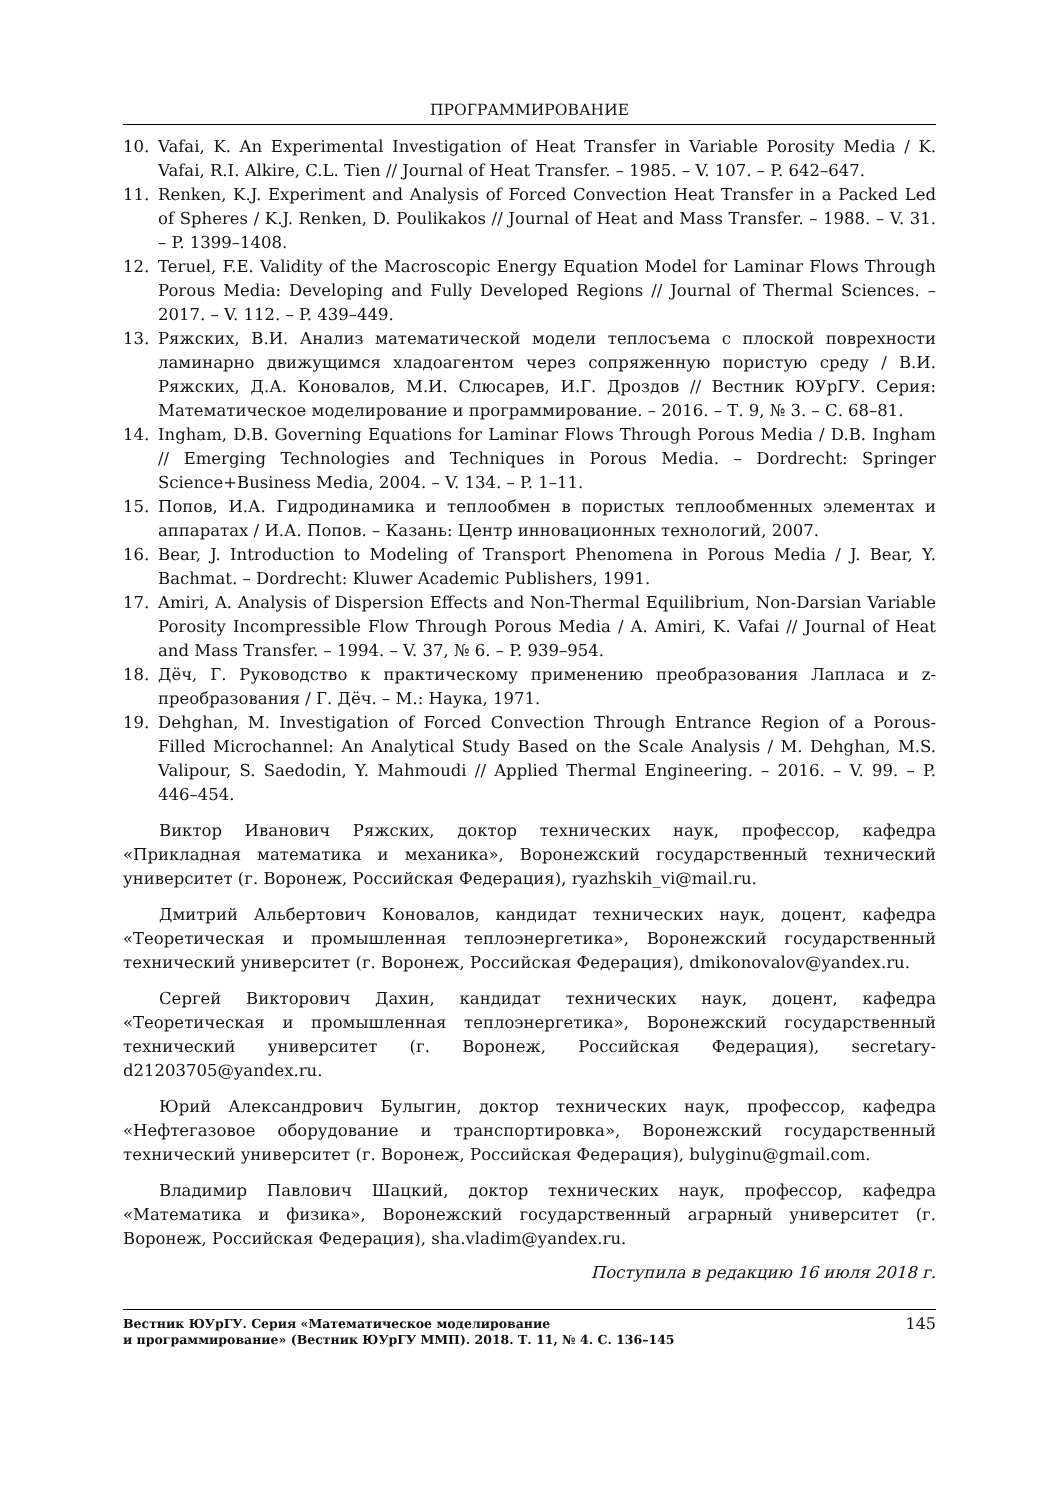ПРОГРАММИРОВАНИЕ
10. Vafai, K. An Experimental Investigation of Heat Transfer in Variable Porosity Media / K. Vafai, R.I. Alkire, C.L. Tien // Journal of Heat Transfer. – 1985. – V. 107. – P. 642–647.
11. Renken, K.J. Experiment and Analysis of Forced Convection Heat Transfer in a Packed Led of Spheres / K.J. Renken, D. Poulikakos // Journal of Heat and Mass Transfer. – 1988. – V. 31. – P. 1399–1408.
12. Teruel, F.E. Validity of the Macroscopic Energy Equation Model for Laminar Flows Through Porous Media: Developing and Fully Developed Regions // Journal of Thermal Sciences. – 2017. – V. 112. – P. 439–449.
13. Ряжских, В.И. Анализ математической модели теплосъема с плоской поврехности ламинарно движущимся хладоагентом через сопряженную пористую среду / В.И. Ряжских, Д.А. Коновалов, М.И. Слюсарев, И.Г. Дроздов // Вестник ЮУрГУ. Серия: Математическое моделирование и программирование. – 2016. – Т. 9, № 3. – С. 68–81.
14. Ingham, D.B. Governing Equations for Laminar Flows Through Porous Media / D.B. Ingham // Emerging Technologies and Techniques in Porous Media. – Dordrecht: Springer Science+Business Media, 2004. – V. 134. – P. 1–11.
15. Попов, И.А. Гидродинамика и теплообмен в пористых теплообменных элементах и аппаратах / И.А. Попов. – Казань: Центр инновационных технологий, 2007.
16. Bear, J. Introduction to Modeling of Transport Phenomena in Porous Media / J. Bear, Y. Bachmat. – Dordrecht: Kluwer Academic Publishers, 1991.
17. Amiri, A. Analysis of Dispersion Effects and Non-Thermal Equilibrium, Non-Darsian Variable Porosity Incompressible Flow Through Porous Media / A. Amiri, K. Vafai // Journal of Heat and Mass Transfer. – 1994. – V. 37, № 6. – P. 939–954.
18. Дёч, Г. Руководство к практическому применению преобразования Лапласа и z-преобразования / Г. Дёч. – М.: Наука, 1971.
19. Dehghan, M. Investigation of Forced Convection Through Entrance Region of a Porous-Filled Microchannel: An Analytical Study Based on the Scale Analysis / M. Dehghan, M.S. Valipour, S. Saedodin, Y. Mahmoudi // Applied Thermal Engineering. – 2016. – V. 99. – P. 446–454.
Виктор Иванович Ряжских, доктор технических наук, профессор, кафедра «Прикладная математика и механика», Воронежский государственный технический университет (г. Воронеж, Российская Федерация), ryazhskih_vi@mail.ru.
Дмитрий Альбертович Коновалов, кандидат технических наук, доцент, кафедра «Теоретическая и промышленная теплоэнергетика», Воронежский государственный технический университет (г. Воронеж, Российская Федерация), dmikonovalov@yandex.ru.
Сергей Викторович Дахин, кандидат технических наук, доцент, кафедра «Теоретическая и промышленная теплоэнергетика», Воронежский государственный технический университет (г. Воронеж, Российская Федерация), secretary-d21203705@yandex.ru.
Юрий Александрович Булыгин, доктор технических наук, профессор, кафедра «Нефтегазовое оборудование и транспортировка», Воронежский государственный технический университет (г. Воронеж, Российская Федерация), bulyginu@gmail.com.
Владимир Павлович Шацкий, доктор технических наук, профессор, кафедра «Математика и физика», Воронежский государственный аграрный университет (г. Воронеж, Российская Федерация), sha.vladim@yandex.ru.
Поступила в редакцию 16 июля 2018 г.
Вестник ЮУрГУ. Серия «Математическое моделирование
и программирование» (Вестник ЮУрГУ ММП). 2018. Т. 11, № 4. С. 136–145 145